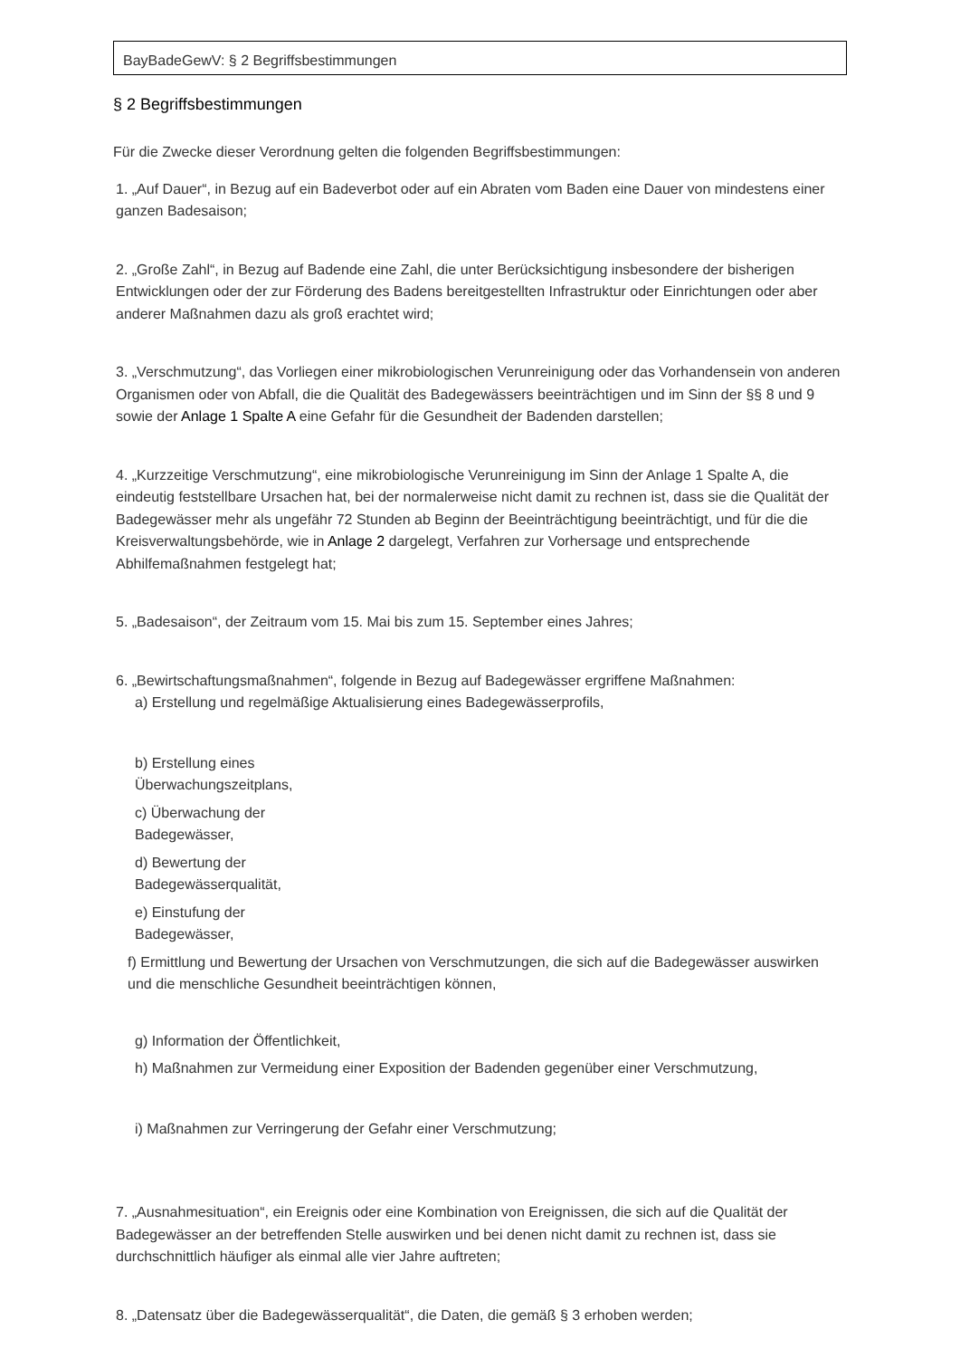BayBadeGewV: § 2 Begriffsbestimmungen
§ 2 Begriffsbestimmungen
Für die Zwecke dieser Verordnung gelten die folgenden Begriffsbestimmungen:
1. „Auf Dauer“, in Bezug auf ein Badeverbot oder auf ein Abraten vom Baden eine Dauer von mindestens einer ganzen Badesaison;
2. „Große Zahl“, in Bezug auf Badende eine Zahl, die unter Berücksichtigung insbesondere der bisherigen Entwicklungen oder der zur Förderung des Badens bereitgestellten Infrastruktur oder Einrichtungen oder aber anderer Maßnahmen dazu als groß erachtet wird;
3. „Verschmutzung“, das Vorliegen einer mikrobiologischen Verunreinigung oder das Vorhandensein von anderen Organismen oder von Abfall, die die Qualität des Badegewässers beeinträchtigen und im Sinn der §§ 8 und 9 sowie der Anlage 1 Spalte A eine Gefahr für die Gesundheit der Badenden darstellen;
4. „Kurzzeitige Verschmutzung“, eine mikrobiologische Verunreinigung im Sinn der Anlage 1 Spalte A, die eindeutig feststellbare Ursachen hat, bei der normalerweise nicht damit zu rechnen ist, dass sie die Qualität der Badegewässer mehr als ungefähr 72 Stunden ab Beginn der Beeinträchtigung beeinträchtigt, und für die die Kreisverwaltungsbehörde, wie in Anlage 2 dargelegt, Verfahren zur Vorhersage und entsprechende Abhilfemaßnahmen festgelegt hat;
5. „Badesaison“, der Zeitraum vom 15. Mai bis zum 15. September eines Jahres;
6. „Bewirtschaftungsmaßnahmen“, folgende in Bezug auf Badegewässer ergriffene Maßnahmen:
a) Erstellung und regelmäßige Aktualisierung eines Badegewässerprofils,
b) Erstellung eines Überwachungszeitplans,
c) Überwachung der Badegewässer,
d) Bewertung der Badegewässerqualität,
e) Einstufung der Badegewässer,
f) Ermittlung und Bewertung der Ursachen von Verschmutzungen, die sich auf die Badegewässer auswirken und die menschliche Gesundheit beeinträchtigen können,
g) Information der Öffentlichkeit,
h) Maßnahmen zur Vermeidung einer Exposition der Badenden gegenüber einer Verschmutzung,
i) Maßnahmen zur Verringerung der Gefahr einer Verschmutzung;
7. „Ausnahmesituation“, ein Ereignis oder eine Kombination von Ereignissen, die sich auf die Qualität der Badegewässer an der betreffenden Stelle auswirken und bei denen nicht damit zu rechnen ist, dass sie durchschnittlich häufiger als einmal alle vier Jahre auftreten;
8. „Datensatz über die Badegewässerqualität“, die Daten, die gemäß § 3 erhoben werden;